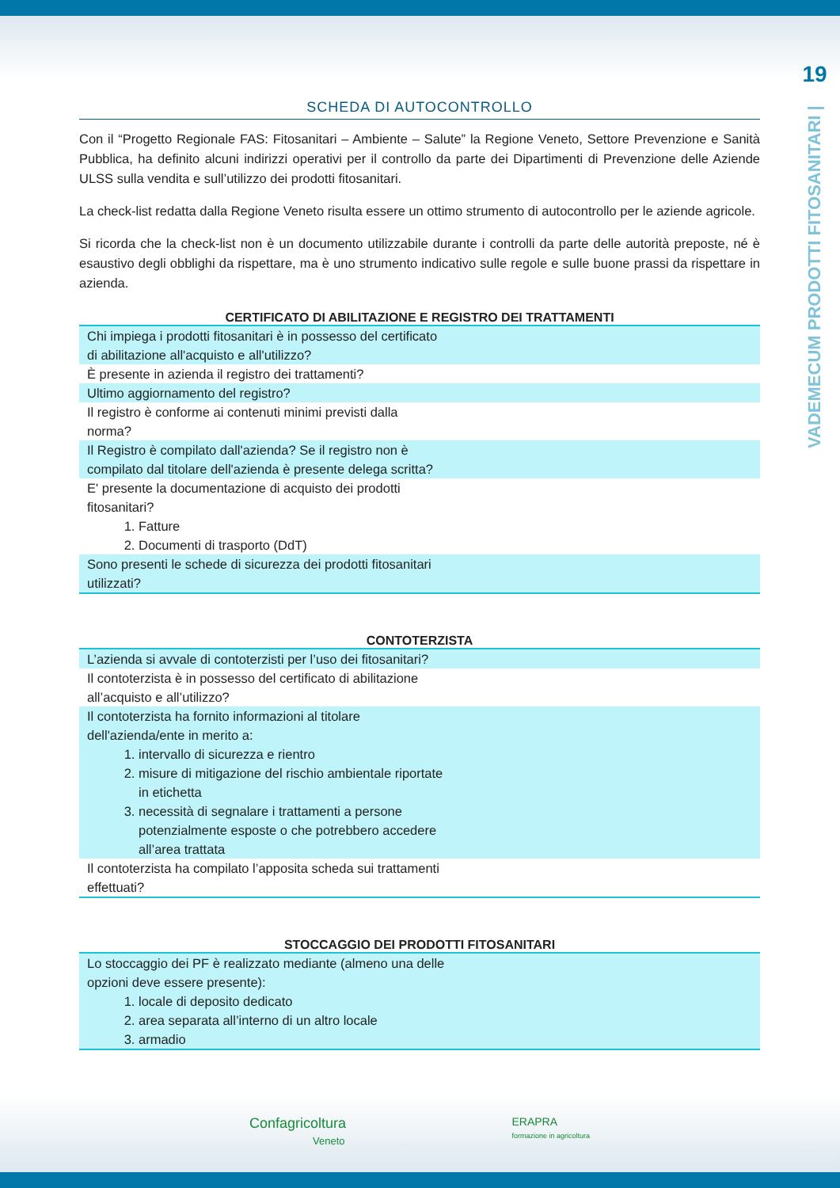19
VADEMECUM PRODOTTI FITOSANITARI |
SCHEDA DI AUTOCONTROLLO
Con il “Progetto Regionale FAS: Fitosanitari – Ambiente – Salute” la Regione Veneto, Settore Prevenzione e Sanità Pubblica, ha definito alcuni indirizzi operativi per il controllo da parte dei Dipartimenti di Prevenzione delle Aziende ULSS sulla vendita e sull’utilizzo dei prodotti fitosanitari.
La check-list redatta dalla Regione Veneto risulta essere un ottimo strumento di autocontrollo per le aziende agricole.
Si ricorda che la check-list non è un documento utilizzabile durante i controlli da parte delle autorità preposte, né è esaustivo degli obblighi da rispettare, ma è uno strumento indicativo sulle regole e sulle buone prassi da rispettare in azienda.
CERTIFICATO DI ABILITAZIONE E REGISTRO DEI TRATTAMENTI
| Chi impiega i prodotti fitosanitari è in possesso del certificato di abilitazione all'acquisto e all'utilizzo? |
| È presente in azienda il registro dei trattamenti? |
| Ultimo aggiornamento del registro? |
| Il registro è conforme ai contenuti minimi previsti dalla norma? |
| Il Registro è compilato dall'azienda? Se il registro non è compilato dal titolare dell'azienda è presente delega scritta? |
| E' presente la documentazione di acquisto dei prodotti fitosanitari? 1. Fatture 2. Documenti di trasporto (DdT) |
| Sono presenti le schede di sicurezza dei prodotti fitosanitari utilizzati? |
CONTOTERZISTA
| L’azienda si avvale di contoterzisti per l’uso dei fitosanitari? |
| Il contoterzista è in possesso del certificato di abilitazione all’acquisto e all’utilizzo? |
| Il contoterzista ha fornito informazioni al titolare dell'azienda/ente in merito a: 1. intervallo di sicurezza e rientro 2. misure di mitigazione del rischio ambientale riportate in etichetta 3. necessità di segnalare i trattamenti a persone potenzialmente esposte o che potrebbero accedere all’area trattata |
| Il contoterzista ha compilato l’apposita scheda sui trattamenti effettuati? |
STOCCAGGIO DEI PRODOTTI FITOSANITARI
| Lo stoccaggio dei PF è realizzato mediante (almeno una delle opzioni deve essere presente): 1. locale di deposito dedicato 2. area separata all’interno di un altro locale 3. armadio |
Confagricoltura
Veneto
ERAPRA
formazione in agricoltura